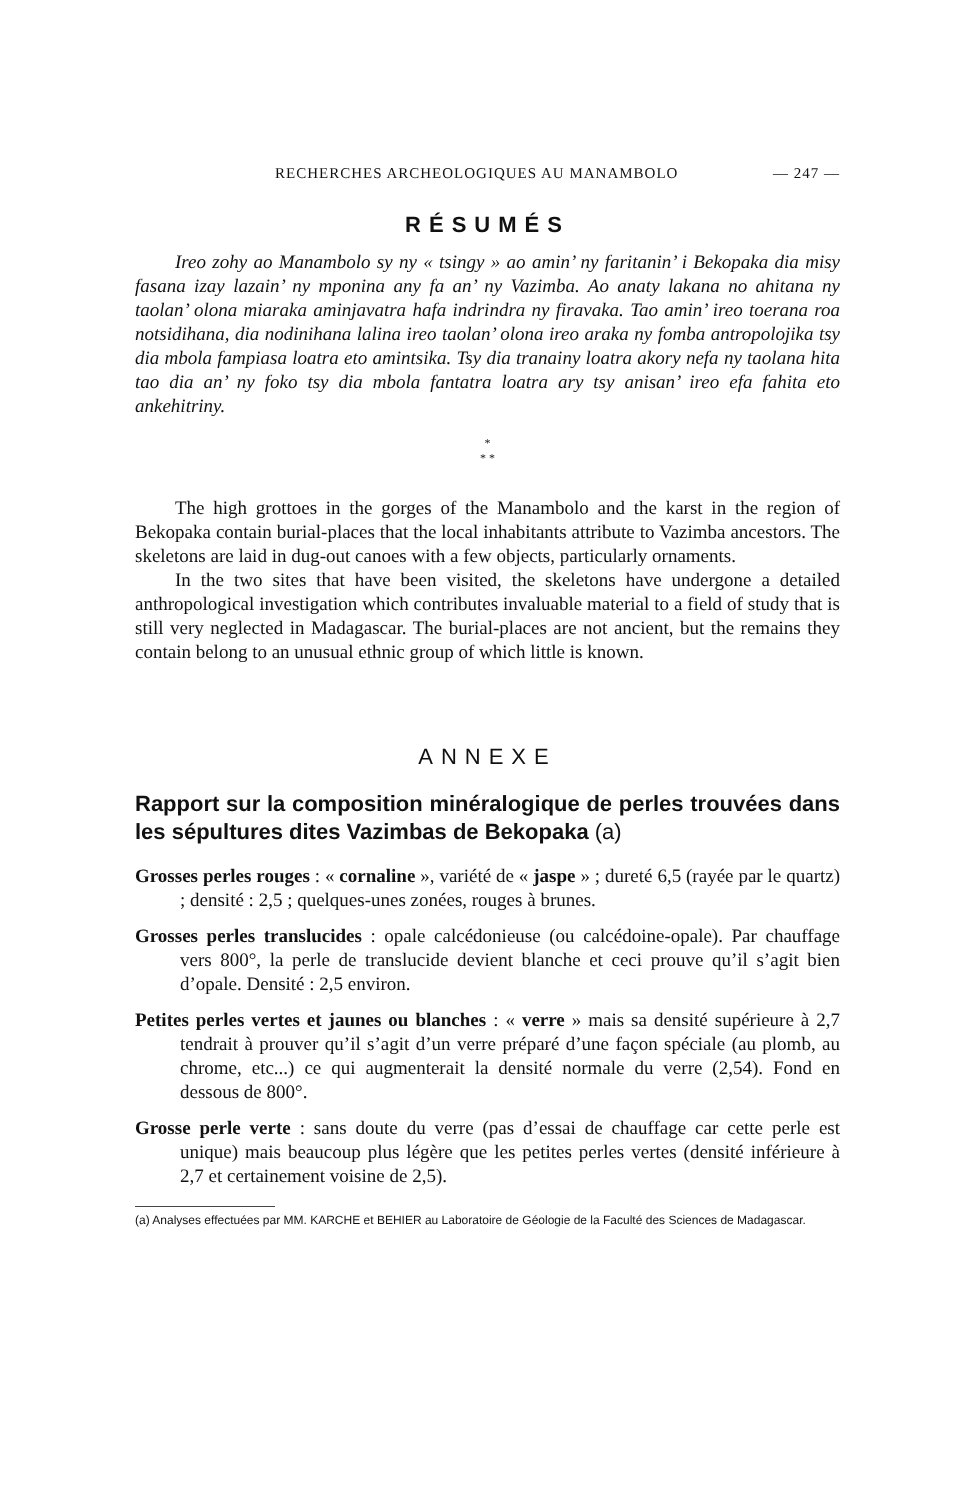RECHERCHES ARCHEOLOGIQUES AU MANAMBOLO — 247 —
RÉSUMÉS
Ireo zohy ao Manambolo sy ny « tsingy » ao amin’ ny faritanin’ i Bekopaka dia misy fasana izay lazain’ ny mponina any fa an’ ny Vazimba. Ao anaty lakana no ahitana ny taolan’ olona miaraka aminjavatra hafa indrindra ny firavaka. Tao amin’ ireo toerana roa notsidihana, dia nodinihana lalina ireo taolan’ olona ireo araka ny fomba antropolojika tsy dia mbola fampiasa loatra eto amintsika. Tsy dia tranainy loatra akory nefa ny taolana hita tao dia an’ ny foko tsy dia mbola fantatra loatra ary tsy anisan’ ireo efa fahita eto ankehitriny.
*
* *
The high grottoes in the gorges of the Manambolo and the karst in the region of Bekopaka contain burial-places that the local inhabitants attribute to Vazimba ancestors. The skeletons are laid in dug-out canoes with a few objects, particularly ornaments.
In the two sites that have been visited, the skeletons have undergone a detailed anthropological investigation which contributes invaluable material to a field of study that is still very neglected in Madagascar. The burial-places are not ancient, but the remains they contain belong to an unusual ethnic group of which little is known.
ANNEXE
Rapport sur la composition minéralogique de perles trouvées dans les sépultures dites Vazimbas de Bekopaka (a)
Grosses perles rouges : « cornaline », variété de « jaspe » ; dureté 6,5 (rayée par le quartz) ; densité : 2,5 ; quelques-unes zonées, rouges à brunes.
Grosses perles translucides : opale calcédonieuse (ou calcédoine-opale). Par chauffage vers 800°, la perle de translucide devient blanche et ceci prouve qu’il s’agit bien d’opale. Densité : 2,5 environ.
Petites perles vertes et jaunes ou blanches : « verre » mais sa densité supérieure à 2,7 tendrait à prouver qu’il s’agit d’un verre préparé d’une façon spéciale (au plomb, au chrome, etc...) ce qui augmenterait la densité normale du verre (2,54). Fond en dessous de 800°.
Grosse perle verte : sans doute du verre (pas d’essai de chauffage car cette perle est unique) mais beaucoup plus légère que les petites perles vertes (densité inférieure à 2,7 et certainement voisine de 2,5).
(a) Analyses effectuées par MM. KARCHE et BEHIER au Laboratoire de Géologie de la Faculté des Sciences de Madagascar.